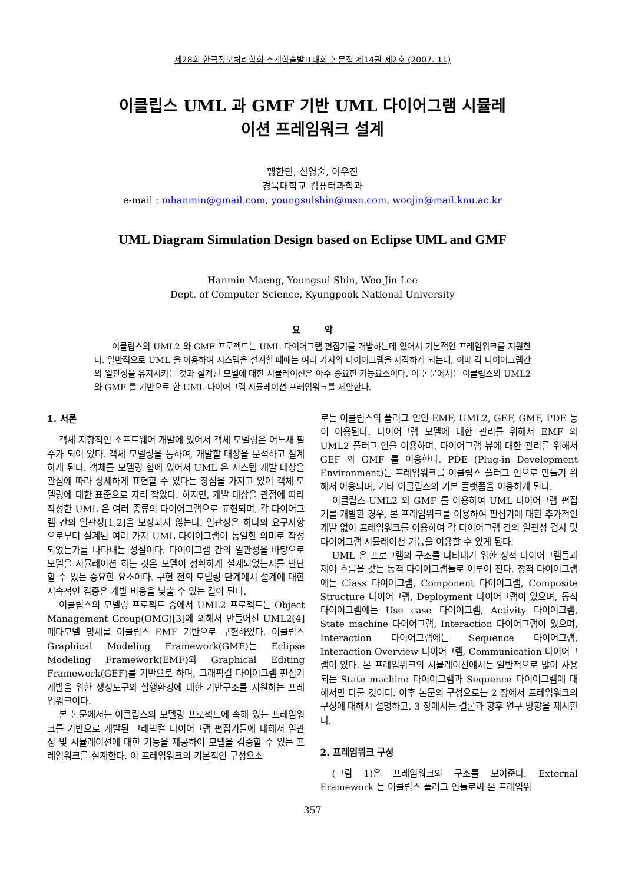제28회 한국정보처리학회 추계학술발표대회 논문집 제14권 제2호 (2007. 11)
이클립스 UML 과 GMF 기반 UML 다이어그램 시뮬레
이션 프레임워크 설계
맹한민, 신영술, 이우진
경북대학교 컴퓨터과학과
e-mail : mhanmin@gmail.com, youngsulshin@msn.com, woojin@mail.knu.ac.kr
UML Diagram Simulation Design based on Eclipse UML and GMF
Hanmin Maeng, Youngsul Shin, Woo Jin Lee
Dept. of Computer Science, Kyungpook National University
요 약
이클립스의 UML2 와 GMF 프로젝트는 UML 다이어그램 편집기를 개발하는데 있어서 기본적인 프레임워크를 지원한다. 일반적으로 UML 을 이용하여 시스템을 설계할 때에는 여러 가지의 다이어그램을 제작하게 되는데, 이때 각 다이어그램간의 일관성을 유지시키는 것과 설계된 모델에 대한 시뮬레이션은 아주 중요한 기능요소이다. 이 논문에서는 이클립스의 UML2 와 GMF 를 기반으로 한 UML 다이어그램 시뮬레이션 프레임워크를 제안한다.
1. 서론
객체 지향적인 소프트웨어 개발에 있어서 객체 모델링은 어느새 필수가 되어 있다. 객체 모델링을 통하여, 개발할 대상을 분석하고 설계하게 된다. 객체를 모델링 함에 있어서 UML 은 시스템 개발 대상을 관점에 따라 상세하게 표현할 수 있다는 장점을 가지고 있어 객체 모델링에 대한 표준으로 자리 잡았다. 하지만, 개발 대상을 관점에 따라 작성한 UML 은 여러 종류의 다이어그램으로 표현되며, 각 다이어그램 간의 일관성[1,2]을 보장되지 않는다. 일관성은 하나의 요구사항으로부터 설계된 여러 가지 UML 다이어그램이 동일한 의미로 작성되었는가를 나타내는 성질이다. 다이어그램 간의 일관성을 바탕으로 모델을 시뮬레이션 하는 것은 모델이 정확하게 설계되었는지를 판단할 수 있는 중요한 요소이다. 구현 전의 모델링 단계에서 설계에 대한 지속적인 검증은 개발 비용을 낮출 수 있는 길이 된다.
이클립스의 모델링 프로젝트 중에서 UML2 프로젝트는 Object Management Group(OMG)[3]에 의해서 만들어진 UML2[4] 메타모델 명세를 이클립스 EMF 기반으로 구현하였다. 이클립스 Graphical Modeling Framework(GMF)는 Eclipse Modeling Framework(EMF)와 Graphical Editing Framework(GEF)를 기반으로 하며, 그래픽컬 다이어그램 편집기 개발을 위한 생성도구와 실행환경에 대한 기반구조를 지원하는 프레임워크이다.
본 논문에서는 이클립스의 모델링 프로젝트에 속해 있는 프레임워크를 기반으로 개발된 그래픽컬 다이어그램 편집기들에 대해서 일관성 및 시뮬레이션에 대한 기능을 제공하여 모델을 검증할 수 있는 프레임워크를 설계한다. 이 프레임워크의 기본적인 구성요소
로는 이클립스의 플러그 인인 EMF, UML2, GEF, GMF, PDE 등이 이용된다. 다이어그램 모델에 대한 관리를 위해서 EMF 와 UML2 플러그 인을 이용하며, 다이어그램 뷰에 대한 관리를 위해서 GEF 와 GMF 를 이용한다. PDE (Plug-in Development Environment)는 프레임워크를 이클립스 플러그 인으로 만들기 위해서 이용되며, 기타 이클립스의 기본 플랫폼을 이용하게 된다.
이클립스 UML2 와 GMF 를 이용하여 UML 다이어그램 편집기를 개발한 경우, 본 프레임워크를 이용하여 편집기에 대한 추가적인 개발 없이 프레임워크를 이용하여 각 다이어그램 간의 일관성 검사 및 다이어그램 시뮬레이션 기능을 이용할 수 있게 된다.
UML 은 프로그램의 구조를 나타내기 위한 정적 다이어그램들과 제어 흐름을 갖는 동적 다이어그램들로 이루어 진다. 정적 다이어그램에는 Class 다이어그램, Component 다이어그램, Composite Structure 다이어그램, Deployment 다이어그램이 있으며, 동적 다이어그램에는 Use case 다이어그램, Activity 다이어그램, State machine 다이어그램, Interaction 다이어그램이 있으며, Interaction 다이어그램에는 Sequence 다이어그램, Interaction Overview 다이어그램, Communication 다이어그램이 있다. 본 프레임워크의 시뮬레이션에서는 일반적으로 많이 사용되는 State machine 다이어그램과 Sequence 다이어그램에 대해서만 다룰 것이다. 이후 논문의 구성으로는 2 장에서 프레임워크의 구성에 대해서 설명하고, 3 장에서는 결론과 향후 연구 방향을 제시한다.
2. 프레임워크 구성
(그림 1)은 프레임워크의 구조를 보여준다. External Framework 는 이클립스 플러그 인들로써 본 프레임워
357